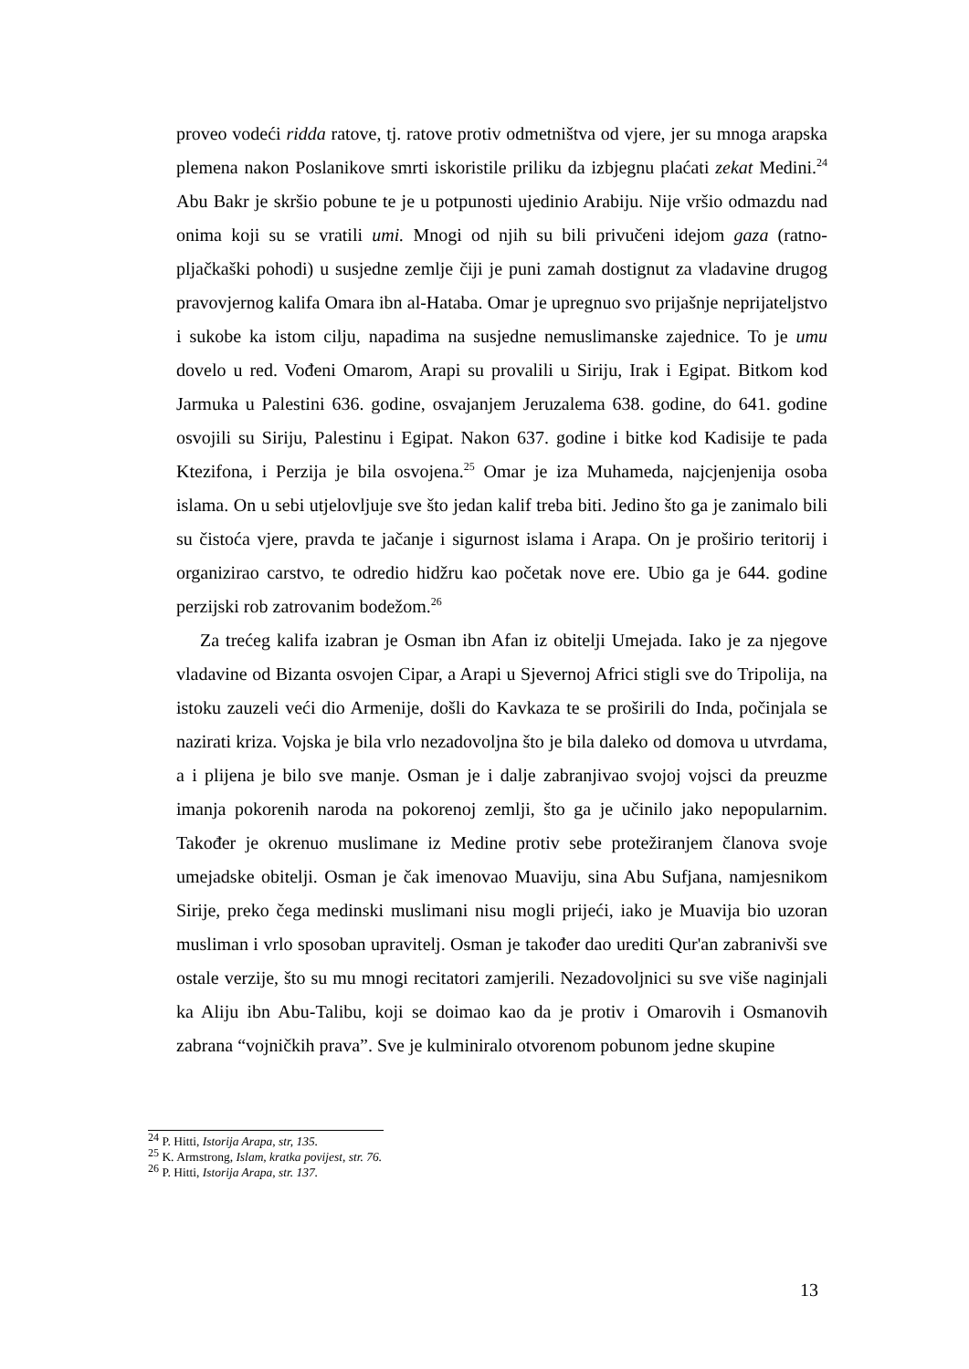proveo vodeći ridda ratove, tj. ratove protiv odmetništva od vjere, jer su mnoga arapska plemena nakon Poslanikove smrti iskoristile priliku da izbjegnu plaćati zekat Medini.<sup>24</sup> Abu Bakr je skršio pobune te je u potpunosti ujedinio Arabiju. Nije vršio odmazdu nad onima koji su se vratili umi. Mnogi od njih su bili privučeni idejom gaza (ratno-pljačkaški pohodi) u susjedne zemlje čiji je puni zamah dostignut za vladavine drugog pravovjernog kalifa Omara ibn al-Hataba. Omar je upregnuo svo prijašnje neprijateljstvo i sukobe ka istom cilju, napadima na susjedne nemuslimanske zajednice. To je umu dovelo u red. Vođeni Omarom, Arapi su provalili u Siriju, Irak i Egipat. Bitkom kod Jarmuka u Palestini 636. godine, osvajanjem Jeruzalema 638. godine, do 641. godine osvojili su Siriju, Palestinu i Egipat. Nakon 637. godine i bitke kod Kadisije te pada Ktezifona, i Perzija je bila osvojena.<sup>25</sup> Omar je iza Muhameda, najcjenjenija osoba islama. On u sebi utjelovljuje sve što jedan kalif treba biti. Jedino što ga je zanimalo bili su čistoća vjere, pravda te jačanje i sigurnost islama i Arapa. On je proširio teritorij i organizirao carstvo, te odredio hidžru kao početak nove ere. Ubio ga je 644. godine perzijski rob zatrovanim bodežom.<sup>26</sup>
Za trećeg kalifa izabran je Osman ibn Afan iz obitelji Umejada. Iako je za njegove vladavine od Bizanta osvojen Cipar, a Arapi u Sjevernoj Africi stigli sve do Tripolija, na istoku zauzeli veći dio Armenije, došli do Kavkaza te se proširili do Inda, počinjala se nazirati kriza. Vojska je bila vrlo nezadovoljna što je bila daleko od domova u utvrdama, a i plijena je bilo sve manje. Osman je i dalje zabranjivao svojoj vojsci da preuzme imanja pokorenih naroda na pokorenoj zemlji, što ga je učinilo jako nepopularnim. Također je okrenuo muslimane iz Medine protiv sebe protežiranjem članova svoje umejadske obitelji. Osman je čak imenovao Muaviju, sina Abu Sufjana, namjesnikom Sirije, preko čega medinski muslimani nisu mogli prijeći, iako je Muavija bio uzoran musliman i vrlo sposoban upravitelj. Osman je također dao urediti Qur'an zabranivši sve ostale verzije, što su mu mnogi recitatori zamjerili. Nezadovoljnici su sve više naginjali ka Aliju ibn Abu-Talibu, koji se doimao kao da je protiv i Omarovih i Osmanovih zabrana “vojničkih prava”. Sve je kulminiralo otvorenom pobunom jedne skupine
<sup>24</sup> P. Hitti, Istorija Arapa, str, 135.
<sup>25</sup> K. Armstrong, Islam, kratka povijest, str. 76.
<sup>26</sup> P. Hitti, Istorija Arapa, str. 137.
13